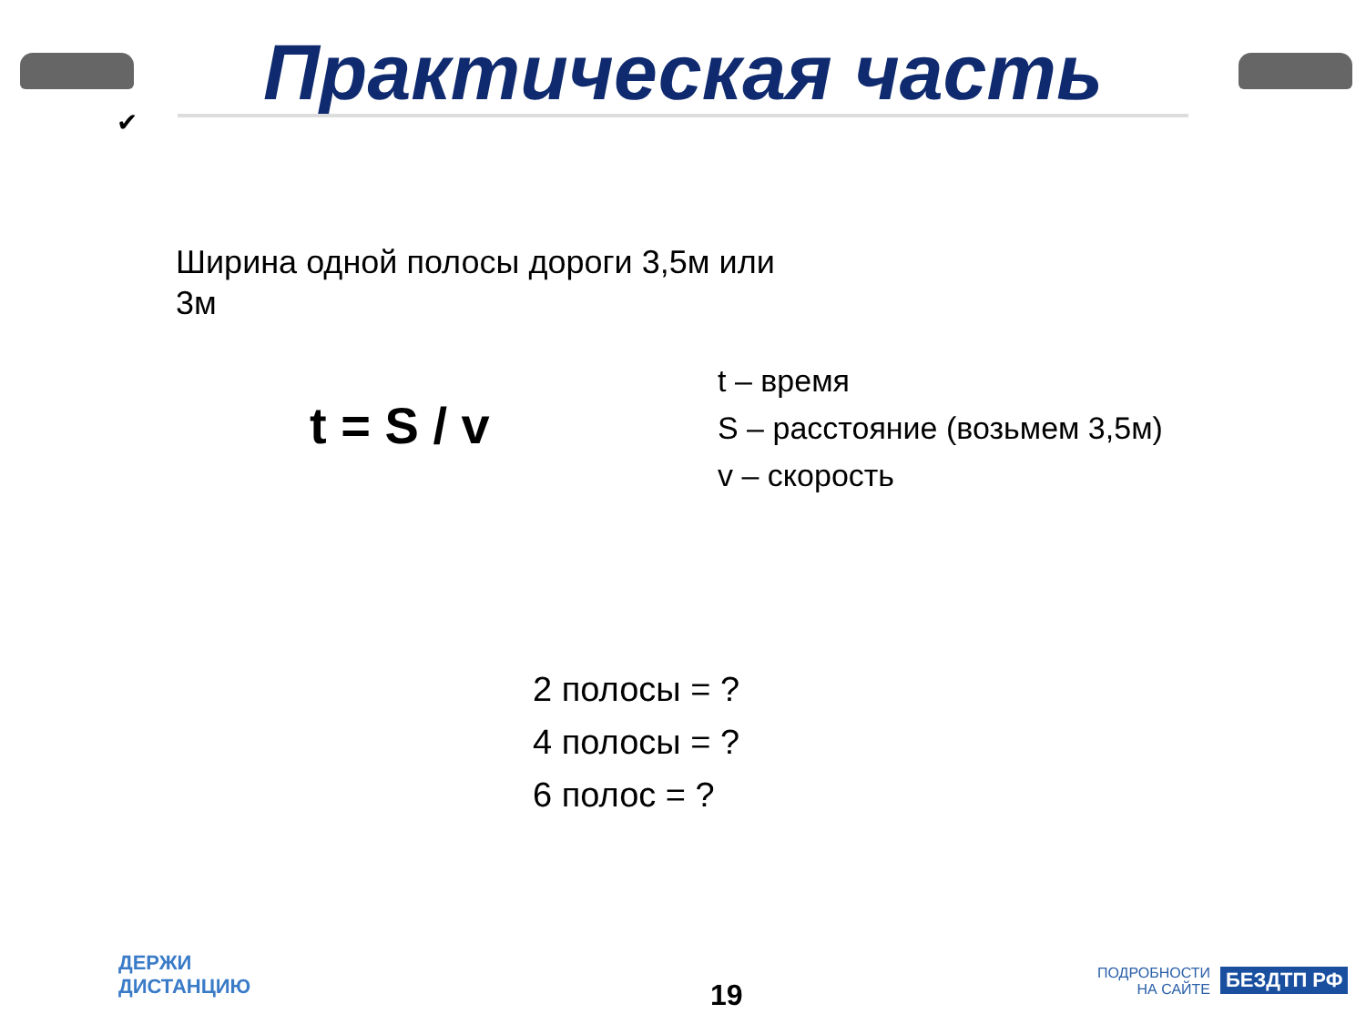Практическая часть
✔
Ширина одной полосы дороги 3,5м или 3м
t = S / v
t – время
S – расстояние (возьмем 3,5м)
v – скорость
2 полосы = ?
4 полосы = ?
6 полос = ?
ДЕРЖИ
ДИСТАНЦИЮ
19
ПОДРОБНОСТИ
НА САЙТЕ
БЕЗДТП РФ